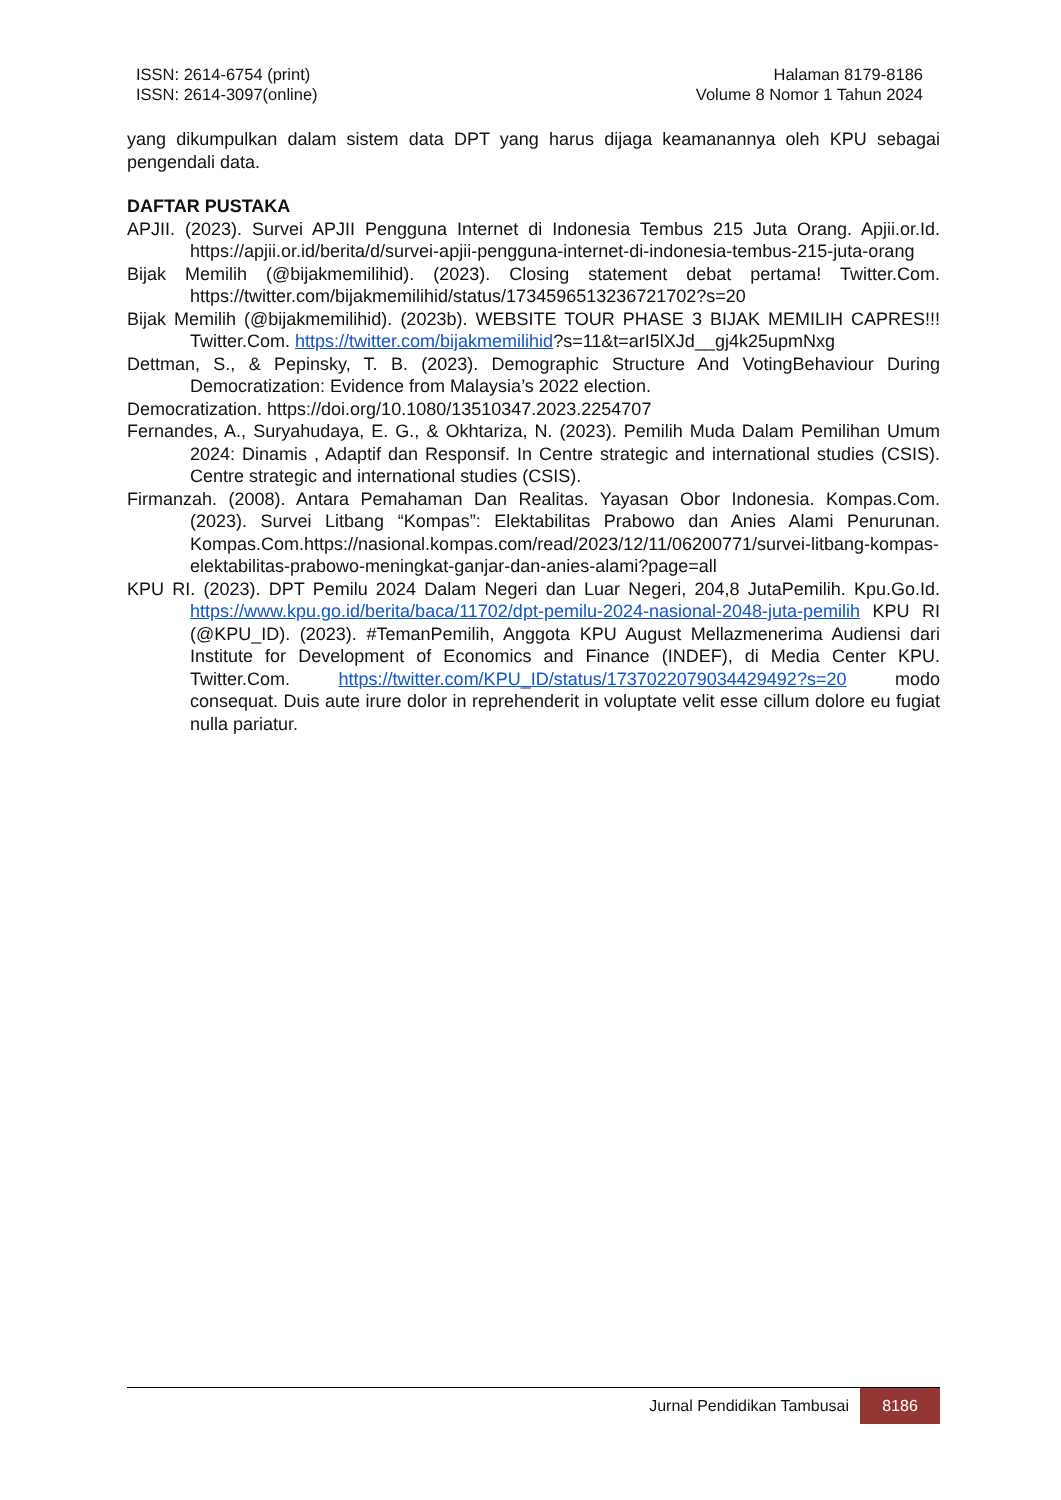ISSN: 2614-6754 (print)
ISSN: 2614-3097(online)
Halaman 8179-8186
Volume 8 Nomor 1 Tahun 2024
yang dikumpulkan dalam sistem data DPT yang harus dijaga keamanannya oleh KPU sebagai pengendali data.
DAFTAR PUSTAKA
APJII. (2023). Survei APJII Pengguna Internet di Indonesia Tembus 215 Juta Orang. Apjii.or.Id. https://apjii.or.id/berita/d/survei-apjii-pengguna-internet-di-indonesia-tembus-215-juta-orang
Bijak Memilih (@bijakmemilihid). (2023). Closing statement debat pertama! Twitter.Com. https://twitter.com/bijakmemilihid/status/1734596513236721702?s=20
Bijak Memilih (@bijakmemilihid). (2023b). WEBSITE TOUR PHASE 3 BIJAK MEMILIH CAPRES!!! Twitter.Com. https://twitter.com/bijakmemilihid?s=11&t=arI5lXJd__gj4k25upmNxg
Dettman, S., & Pepinsky, T. B. (2023). Demographic Structure And VotingBehaviour During Democratization: Evidence from Malaysia’s 2022 election.
Democratization. https://doi.org/10.1080/13510347.2023.2254707
Fernandes, A., Suryahudaya, E. G., & Okhtariza, N. (2023). Pemilih Muda Dalam Pemilihan Umum 2024: Dinamis , Adaptif dan Responsif. In Centre strategic and international studies (CSIS). Centre strategic and international studies (CSIS).
Firmanzah. (2008). Antara Pemahaman Dan Realitas. Yayasan Obor Indonesia. Kompas.Com. (2023). Survei Litbang “Kompas”: Elektabilitas Prabowo dan Anies Alami Penurunan. Kompas.Com.https://nasional.kompas.com/read/2023/12/11/06200771/survei-litbang-kompas-elektabilitas-prabowo-meningkat-ganjar-dan-anies-alami?page=all
KPU RI. (2023). DPT Pemilu 2024 Dalam Negeri dan Luar Negeri, 204,8 JutaPemilih. Kpu.Go.Id. https://www.kpu.go.id/berita/baca/11702/dpt-pemilu-2024-nasional-2048-juta-pemilih KPU RI (@KPU_ID). (2023). #TemanPemilih, Anggota KPU August Mellazmenerima Audiensi dari Institute for Development of Economics and Finance (INDEF), di Media Center KPU. Twitter.Com. https://twitter.com/KPU_ID/status/1737022079034429492?s=20 modo consequat. Duis aute irure dolor in reprehenderit in voluptate velit esse cillum dolore eu fugiat nulla pariatur.
Jurnal Pendidikan Tambusai 8186